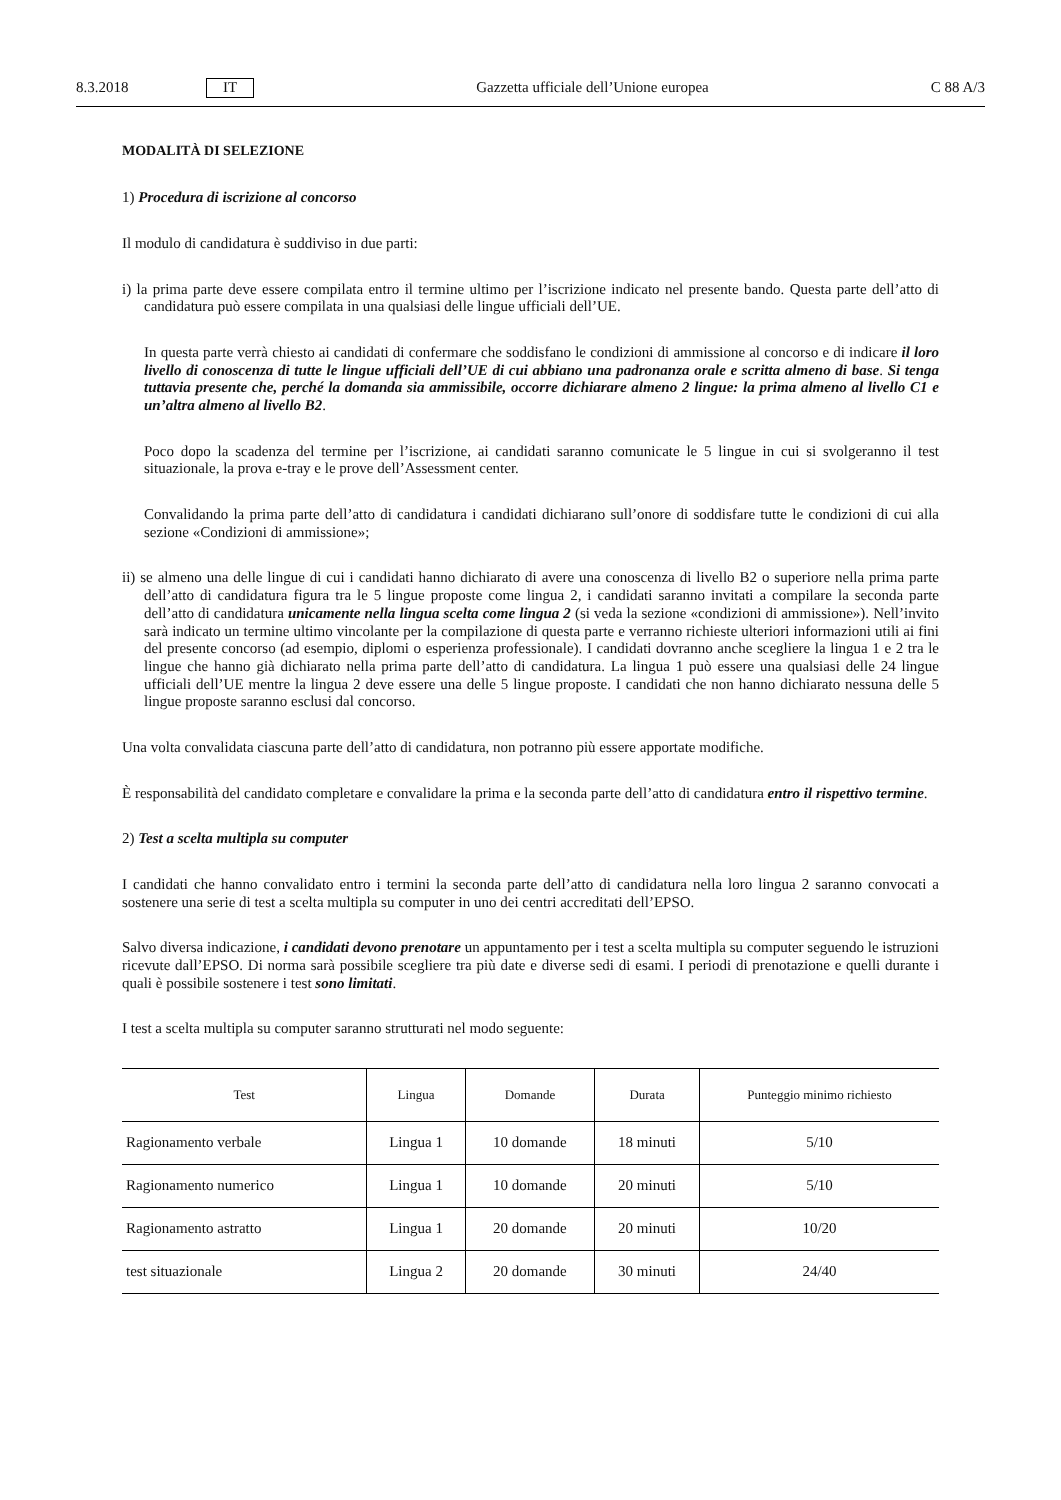8.3.2018 IT Gazzetta ufficiale dell’Unione europea C 88 A/3
MODALITÀ DI SELEZIONE
1) Procedura di iscrizione al concorso
Il modulo di candidatura è suddiviso in due parti:
i) la prima parte deve essere compilata entro il termine ultimo per l’iscrizione indicato nel presente bando. Questa parte dell’atto di candidatura può essere compilata in una qualsiasi delle lingue ufficiali dell’UE.
In questa parte verrà chiesto ai candidati di confermare che soddisfano le condizioni di ammissione al concorso e di indicare il loro livello di conoscenza di tutte le lingue ufficiali dell’UE di cui abbiano una padronanza orale e scritta almeno di base. Si tenga tuttavia presente che, perché la domanda sia ammissibile, occorre dichiarare almeno 2 lingue: la prima almeno al livello C1 e un’altra almeno al livello B2.
Poco dopo la scadenza del termine per l’iscrizione, ai candidati saranno comunicate le 5 lingue in cui si svolgeranno il test situazionale, la prova e-tray e le prove dell’Assessment center.
Convalidando la prima parte dell’atto di candidatura i candidati dichiarano sull’onore di soddisfare tutte le condizioni di cui alla sezione «Condizioni di ammissione»;
ii) se almeno una delle lingue di cui i candidati hanno dichiarato di avere una conoscenza di livello B2 o superiore nella prima parte dell’atto di candidatura figura tra le 5 lingue proposte come lingua 2, i candidati saranno invitati a compilare la seconda parte dell’atto di candidatura unicamente nella lingua scelta come lingua 2 (si veda la sezione «condizioni di ammissione»). Nell’invito sarà indicato un termine ultimo vincolante per la compilazione di questa parte e verranno richieste ulteriori informazioni utili ai fini del presente concorso (ad esempio, diplomi o esperienza professionale). I candidati dovranno anche scegliere la lingua 1 e 2 tra le lingue che hanno già dichiarato nella prima parte dell’atto di candidatura. La lingua 1 può essere una qualsiasi delle 24 lingue ufficiali dell’UE mentre la lingua 2 deve essere una delle 5 lingue proposte. I candidati che non hanno dichiarato nessuna delle 5 lingue proposte saranno esclusi dal concorso.
Una volta convalidata ciascuna parte dell’atto di candidatura, non potranno più essere apportate modifiche.
È responsabilità del candidato completare e convalidare la prima e la seconda parte dell’atto di candidatura entro il rispettivo termine.
2) Test a scelta multipla su computer
I candidati che hanno convalidato entro i termini la seconda parte dell’atto di candidatura nella loro lingua 2 saranno convocati a sostenere una serie di test a scelta multipla su computer in uno dei centri accreditati dell’EPSO.
Salvo diversa indicazione, i candidati devono prenotare un appuntamento per i test a scelta multipla su computer seguendo le istruzioni ricevute dall’EPSO. Di norma sarà possibile scegliere tra più date e diverse sedi di esami. I periodi di prenotazione e quelli durante i quali è possibile sostenere i test sono limitati.
I test a scelta multipla su computer saranno strutturati nel modo seguente:
| Test | Lingua | Domande | Durata | Punteggio minimo richiesto |
| --- | --- | --- | --- | --- |
| Ragionamento verbale | Lingua 1 | 10 domande | 18 minuti | 5/10 |
| Ragionamento numerico | Lingua 1 | 10 domande | 20 minuti | 5/10 |
| Ragionamento astratto | Lingua 1 | 20 domande | 20 minuti | 10/20 |
| test situazionale | Lingua 2 | 20 domande | 30 minuti | 24/40 |